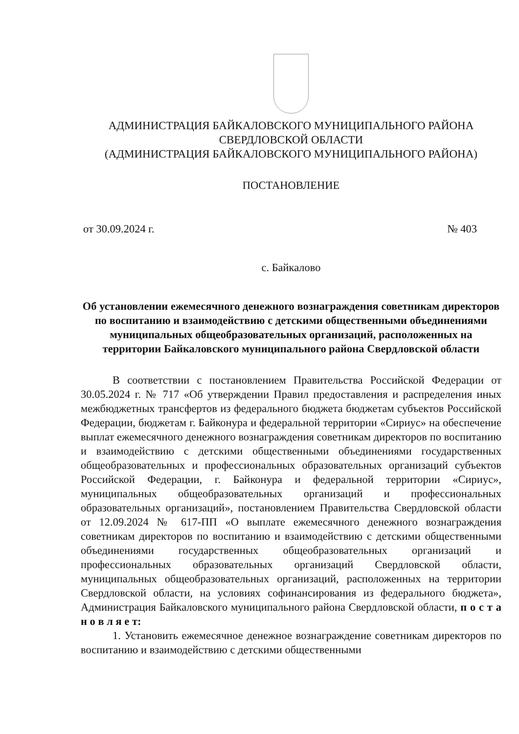АДМИНИСТРАЦИЯ БАЙКАЛОВСКОГО МУНИЦИПАЛЬНОГО РАЙОНА
СВЕРДЛОВСКОЙ ОБЛАСТИ
(АДМИНИСТРАЦИЯ БАЙКАЛОВСКОГО МУНИЦИПАЛЬНОГО РАЙОНА)
ПОСТАНОВЛЕНИЕ
от 30.09.2024 г. № 403
с. Байкалово
Об установлении ежемесячного денежного вознаграждения советникам директоров по воспитанию и взаимодействию с детскими общественными объединениями муниципальных общеобразовательных организаций, расположенных на территории Байкаловского муниципального района Свердловской области
В соответствии с постановлением Правительства Российской Федерации от 30.05.2024 г. № 717 «Об утверждении Правил предоставления и распределения иных межбюджетных трансфертов из федерального бюджета бюджетам субъектов Российской Федерации, бюджетам г. Байконура и федеральной территории «Сириус» на обеспечение выплат ежемесячного денежного вознаграждения советникам директоров по воспитанию и взаимодействию с детскими общественными объединениями государственных общеобразовательных и профессиональных образовательных организаций субъектов Российской Федерации, г. Байконура и федеральной территории «Сириус», муниципальных общеобразовательных организаций и профессиональных образовательных организаций», постановлением Правительства Свердловской области от 12.09.2024 № 617-ПП «О выплате ежемесячного денежного вознаграждения советникам директоров по воспитанию и взаимодействию с детскими общественными объединениями государственных общеобразовательных организаций и профессиональных образовательных организаций Свердловской области, муниципальных общеобразовательных организаций, расположенных на территории Свердловской области, на условиях софинансирования из федерального бюджета», Администрация Байкаловского муниципального района Свердловской области, п о с т а н о в л я е т:
1. Установить ежемесячное денежное вознаграждение советникам директоров по воспитанию и взаимодействию с детскими общественными